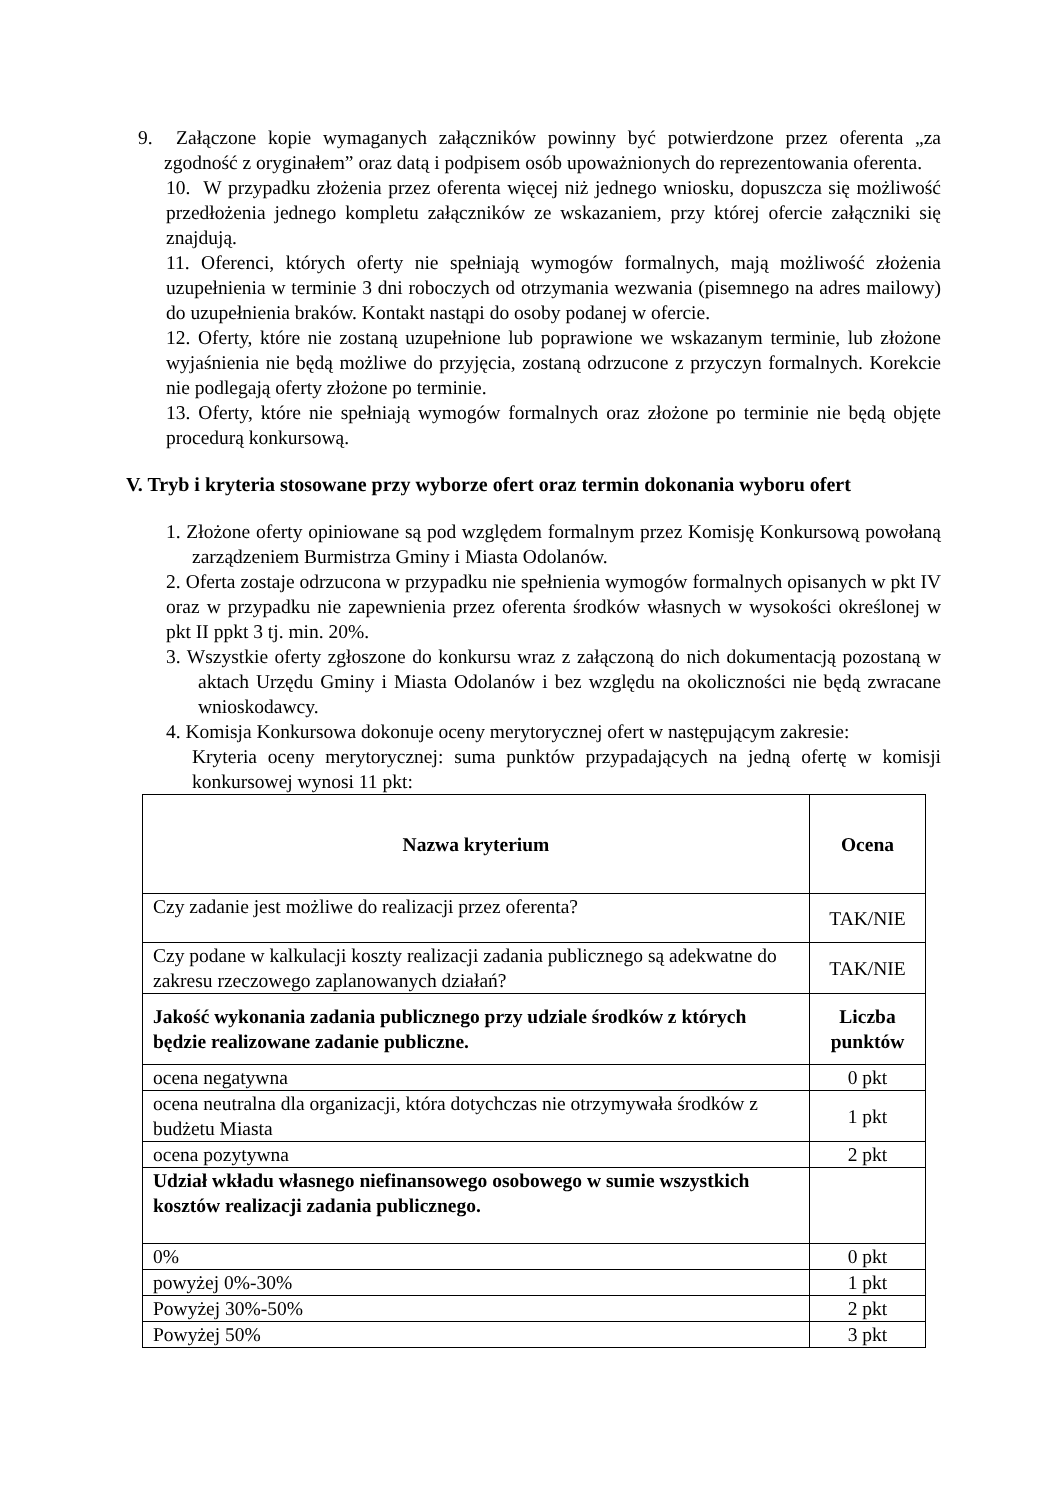9. Załączone kopie wymaganych załączników powinny być potwierdzone przez oferenta „za zgodność z oryginałem” oraz datą i podpisem osób upoważnionych do reprezentowania oferenta.
10. W przypadku złożenia przez oferenta więcej niż jednego wniosku, dopuszcza się możliwość przedłożenia jednego kompletu załączników ze wskazaniem, przy której ofercie załączniki się znajdują.
11. Oferenci, których oferty nie spełniają wymogów formalnych, mają możliwość złożenia uzupełnienia w terminie 3 dni roboczych od otrzymania wezwania (pisemnego na adres mailowy) do uzupełnienia braków. Kontakt nastąpi do osoby podanej w ofercie.
12. Oferty, które nie zostaną uzupełnione lub poprawione we wskazanym terminie, lub złożone wyjaśnienia nie będą możliwe do przyjęcia, zostaną odrzucone z przyczyn formalnych. Korekcie nie podlegają oferty złożone po terminie.
13. Oferty, które nie spełniają wymogów formalnych oraz złożone po terminie nie będą objęte procedurą konkursową.
V. Tryb i kryteria stosowane przy wyborze ofert oraz termin dokonania wyboru ofert
1. Złożone oferty opiniowane są pod względem formalnym przez Komisję Konkursową powołaną zarządzeniem Burmistrza Gminy i Miasta Odolanów.
2. Oferta zostaje odrzucona w przypadku nie spełnienia wymogów formalnych opisanych w pkt IV oraz w przypadku nie zapewnienia przez oferenta środków własnych w wysokości określonej w pkt II ppkt 3 tj. min. 20%.
3. Wszystkie oferty zgłoszone do konkursu wraz z załączoną do nich dokumentacją pozostaną w aktach Urzędu Gminy i Miasta Odolanów i bez względu na okoliczności nie będą zwracane wnioskodawcy.
4. Komisja Konkursowa dokonuje oceny merytorycznej ofert w następującym zakresie:
Kryteria oceny merytorycznej: suma punktów przypadających na jedną ofertę w komisji konkursowej wynosi 11 pkt:
| Nazwa kryterium | Ocena |
| --- | --- |
| Czy zadanie jest możliwe do realizacji przez oferenta? | TAK/NIE |
| Czy podane w kalkulacji koszty realizacji zadania publicznego są adekwatne do zakresu rzeczowego zaplanowanych działań? | TAK/NIE |
| Jakość wykonania zadania publicznego przy udziale środków z których będzie realizowane zadanie publiczne. | Liczba punktów |
| ocena negatywna | 0 pkt |
| ocena neutralna dla organizacji, która dotychczas nie otrzymywała środków z budżetu Miasta | 1 pkt |
| ocena pozytywna | 2 pkt |
| Udział wkładu własnego niefinansowego osobowego w sumie wszystkich kosztów realizacji zadania publicznego. | |
| 0% | 0 pkt |
| powyżej 0%-30% | 1 pkt |
| Powyżej 30%-50% | 2 pkt |
| Powyżej 50% | 3 pkt |